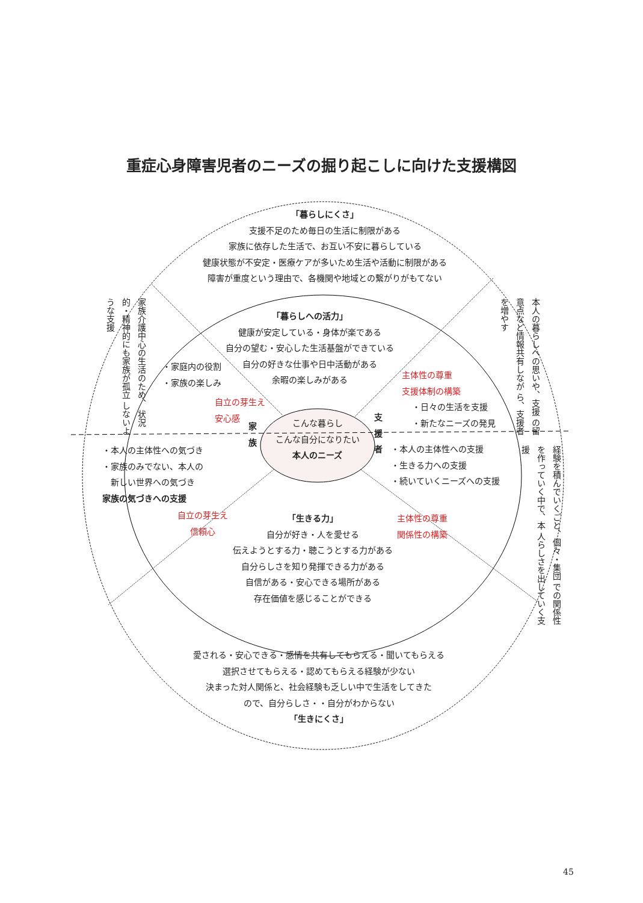重症心身障害児者のニーズの掘り起こしに向けた支援構図
「暮らしにくさ」
支援不足のため毎日の生活に制限がある
家族に依存した生活で、お互い不安に暮らしている
健康状態が不安定・医療ケアが多いため生活や活動に制限がある
障害が重度という理由で、各機関や地域との繋がりがもてない
家族介護中心の生活のため、 状況的・精神的にも家族が孤立 しないような支援
本人の暮らしへの思いや、支援 の留意点など情報共有しなが ら、支援者を増やす
「暮らしへの活力」
健康が安定している・身体が楽である
自分の望む・安心した生活基盤ができている
自分の好きな仕事や日中活動がある
余暇の楽しみがある
・家庭内の役割
・家族の楽しみ
自立の芽生え
安心感
主体性の尊重
支援体制の構築
・日々の生活を支援
・新たなニーズの発見
家 族
支 援 者
こんな暮らし
こんな自分になりたい
本人のニーズ
・本人の主体性への気づき
・家族のみでない、本人の
　新しい世界への気づき
家族の気づきへの支援
・本人の主体性への支援
・生きる力への支援
・続いていくニーズへの支援
経験を積んでいくごと、個々・集団 での関係性を作っていく中で、本 人らしさを出していく支援
自立の芽生え
信頼心
主体性の尊重
関係性の構築
「生きる力」
自分が好き・人を愛せる
伝えようとする力・聴こうとする力がある
自分らしさを知り発揮できる力がある
自信がある・安心できる場所がある
存在価値を感じることができる
愛される・安心できる・感情を共有してもらえる・聞いてもらえる
選択させてもらえる・認めてもらえる経験が少ない
決まった対人関係と、社会経験も乏しい中で生活をしてきた
ので、自分らしさ・・自分がわからない
「生きにくさ」
45